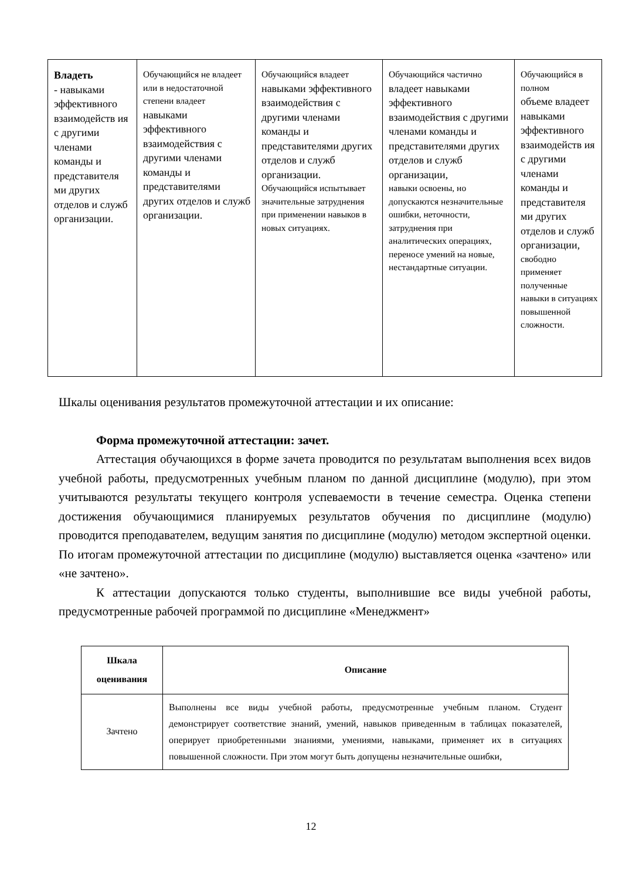| Владеть - навыками эффективного взаимодейств ия с другими членами команды и представителя ми других отделов и служб организации. | Обучающийся не владеет или в недостаточной степени владеет навыками эффективного взаимодействия с другими членами команды и представителями других отделов и служб организации. | Обучающийся владеет навыками эффективного взаимодействия с другими членами команды и представителями других отделов и служб организации. Обучающийся испытывает значительные затруднения при применении навыков в новых ситуациях. | Обучающийся частично владеет навыками эффективного взаимодействия с другими членами команды и представителями других отделов и служб организации, навыки освоены, но допускаются незначительные ошибки, неточности, затруднения при аналитических операциях, переносе умений на новые, нестандартные ситуации. | Обучающийся в полном объеме владеет навыками эффективного взаимодейств ия с другими членами команды и представителя ми других отделов и служб организации, свободно применяет полученные навыки в ситуациях повышенной сложности. |
Шкалы оценивания результатов промежуточной аттестации и их описание:
Форма промежуточной аттестации: зачет.
Аттестация обучающихся в форме зачета проводится по результатам выполнения всех видов учебной работы, предусмотренных учебным планом по данной дисциплине (модулю), при этом учитываются результаты текущего контроля успеваемости в течение семестра. Оценка степени достижения обучающимися планируемых результатов обучения по дисциплине (модулю) проводится преподавателем, ведущим занятия по дисциплине (модулю) методом экспертной оценки. По итогам промежуточной аттестации по дисциплине (модулю) выставляется оценка «зачтено» или «не зачтено».
К аттестации допускаются только студенты, выполнившие все виды учебной работы, предусмотренные рабочей программой по дисциплине «Менеджмент»
| Шкала оценивания | Описание |
| --- | --- |
| Зачтено | Выполнены все виды учебной работы, предусмотренные учебным планом. Студент демонстрирует соответствие знаний, умений, навыков приведенным в таблицах показателей, оперирует приобретенными знаниями, умениями, навыками, применяет их в ситуациях повышенной сложности. При этом могут быть допущены незначительные ошибки, |
12